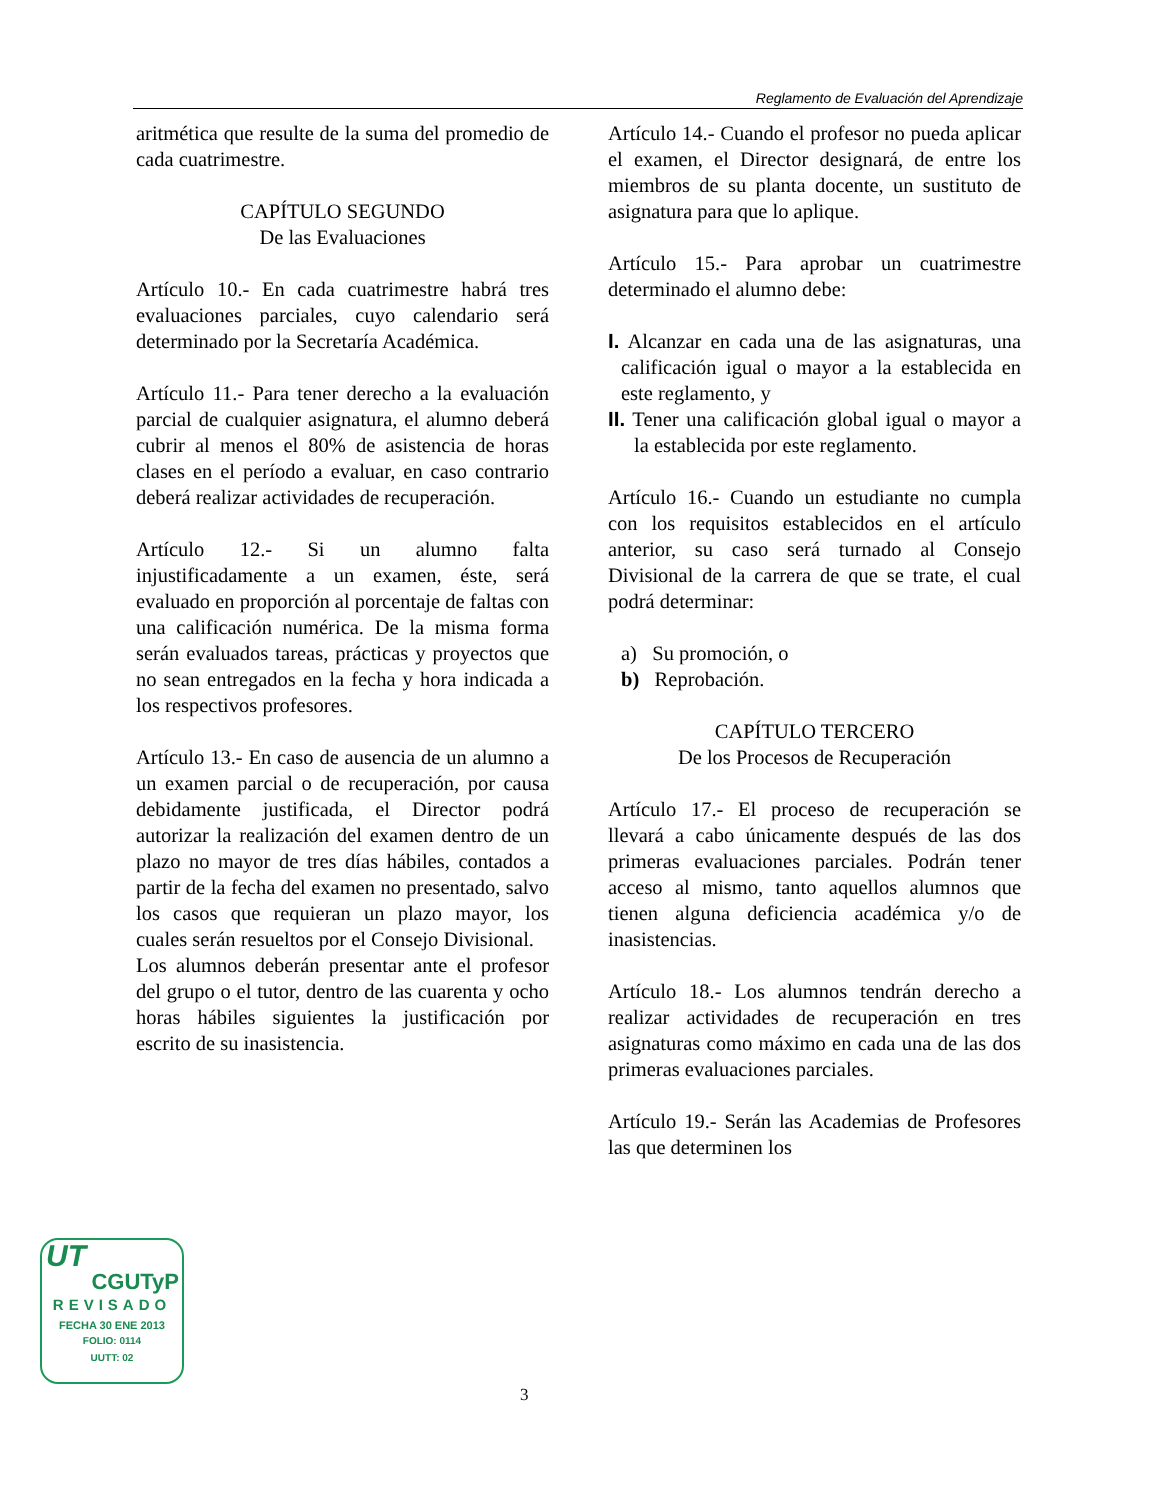Reglamento de Evaluación del Aprendizaje
aritmética que resulte de la suma del promedio de cada cuatrimestre.
CAPÍTULO SEGUNDO
De las Evaluaciones
Artículo 10.- En cada cuatrimestre habrá tres evaluaciones parciales, cuyo calendario será determinado por la Secretaría Académica.
Artículo 11.- Para tener derecho a la evaluación parcial de cualquier asignatura, el alumno deberá cubrir al menos el 80% de asistencia de horas clases en el período a evaluar, en caso contrario deberá realizar actividades de recuperación.
Artículo 12.- Si un alumno falta injustificadamente a un examen, éste, será evaluado en proporción al porcentaje de faltas con una calificación numérica. De la misma forma serán evaluados tareas, prácticas y proyectos que no sean entregados en la fecha y hora indicada a los respectivos profesores.
Artículo 13.- En caso de ausencia de un alumno a un examen parcial o de recuperación, por causa debidamente justificada, el Director podrá autorizar la realización del examen dentro de un plazo no mayor de tres días hábiles, contados a partir de la fecha del examen no presentado, salvo los casos que requieran un plazo mayor, los cuales serán resueltos por el Consejo Divisional.
Los alumnos deberán presentar ante el profesor del grupo o el tutor, dentro de las cuarenta y ocho horas hábiles siguientes la justificación por escrito de su inasistencia.
Artículo 14.- Cuando el profesor no pueda aplicar el examen, el Director designará, de entre los miembros de su planta docente, un sustituto de asignatura para que lo aplique.
Artículo 15.- Para aprobar un cuatrimestre determinado el alumno debe:
I. Alcanzar en cada una de las asignaturas, una calificación igual o mayor a la establecida en este reglamento, y
II. Tener una calificación global igual o mayor a la establecida por este reglamento.
Artículo 16.- Cuando un estudiante no cumpla con los requisitos establecidos en el artículo anterior, su caso será turnado al Consejo Divisional de la carrera de que se trate, el cual podrá determinar:
a) Su promoción, o
b) Reprobación.
CAPÍTULO TERCERO
De los Procesos de Recuperación
Artículo 17.- El proceso de recuperación se llevará a cabo únicamente después de las dos primeras evaluaciones parciales. Podrán tener acceso al mismo, tanto aquellos alumnos que tienen alguna deficiencia académica y/o de inasistencias.
Artículo 18.- Los alumnos tendrán derecho a realizar actividades de recuperación en tres asignaturas como máximo en cada una de las dos primeras evaluaciones parciales.
Artículo 19.- Serán las Academias de Profesores las que determinen los
UT
CGUTyP
REVISADO
FECHA 30 ENE 2013
FOLIO: 0114
UUTT: 02
3